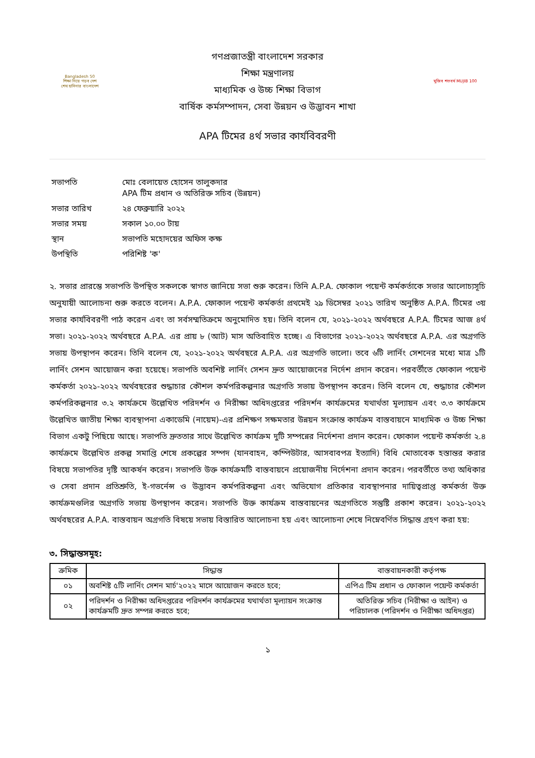Bangladesh 50
শিক্ষা নিয়ে গড়ব দেশ
শেখ হাসিনার বাংলাদেশ
গণপ্রজাতন্ত্রী বাংলাদেশ সরকার
শিক্ষা মন্ত্রণালয়
মাধ্যমিক ও উচ্চ শিক্ষা বিভাগ
বার্ষিক কর্মসম্পাদন, সেবা উন্নয়ন ও উদ্ভাবন শাখা
মুজিব শতবর্ষ MUJIB 100
APA টিমের ৪র্থ সভার কার্যবিবরণী
| সভাপতি | মোঃ বেলায়েত হোসেন তালুকদার APA টিম প্রধান ও অতিরিক্ত সচিব (উন্নয়ন) |
| সভার তারিখ | ২৪ ফেব্রুয়ারি ২০২২ |
| সভার সময় | সকাল ১০.০০ টায় |
| স্থান | সভাপতি মহোদয়ের অফিস কক্ষ |
| উপস্থিতি | পরিশিষ্ট 'ক' |
২. সভার প্রারম্ভে সভাপতি উপস্থিত সকলকে স্বাগত জানিয়ে সভা শুরু করেন। তিনি A.P.A. ফোকাল পয়েন্ট কর্মকর্তাকে সভার আলোচ্যসূচি অনুযায়ী আলোচনা শুরু করতে বলেন। A.P.A. ফোকাল পয়েন্ট কর্মকর্তা প্রথমেই ২৯ ডিসেম্বর ২০২১ তারিখ অনুষ্ঠিত A.P.A. টিমের ৩য় সভার কার্যবিবরণী পাঠ করেন এবং তা সর্বসম্মতিক্রমে অনুমোদিত হয়। তিনি বলেন যে, ২০২১-২০২২ অর্থবছরে A.P.A. টিমের আজ ৪র্থ সভা। ২০২১-২০২২ অর্থবছরে A.P.A. এর প্রায় ৮ (আট) মাস অতিবাহিত হচ্ছে। এ বিভাগের ২০২১-২০২২ অর্থবছরে A.P.A. এর অগ্রগতি সভায় উপস্থাপন করেন। তিনি বলেন যে, ২০২১-২০২২ অর্থবছরে A.P.A. এর অগ্রগতি ভালো। তবে ৬টি লার্নিং সেশনের মধ্যে মাত্র ১টি লার্নিং সেশন আয়োজন করা হয়েছে। সভাপতি অবশিষ্ট লার্নিং সেশন দ্রুত আয়োজনের নির্দেশ প্রদান করেন। পরবর্তীতে ফোকাল পয়েন্ট কর্মকর্তা ২০২১-২০২২ অর্থবছরের শুদ্ধাচার কৌশল কর্মপরিকল্পনার অগ্রগতি সভায় উপস্থাপন করেন। তিনি বলেন যে, শুদ্ধাচার কৌশল কর্মপরিকল্পনার ৩.২ কার্যক্রমে উল্লেখিত পরিদর্শন ও নিরীক্ষা অধিদপ্তরের পরিদর্শন কার্যক্রমের যথার্থতা মূল্যায়ন এবং ৩.৩ কার্যক্রমে উল্লেখিত জাতীয় শিক্ষা ব্যবস্থাপনা একাডেমি (নায়েম)-এর প্রশিক্ষণ সক্ষমতার উন্নয়ন সংক্রান্ত কার্যক্রম বাস্তবায়নে মাধ্যমিক ও উচ্চ শিক্ষা বিভাগ একটু পিছিয়ে আছে। সভাপতি দ্রুততার সাথে উল্লেখিত কার্যক্রম দুটি সম্পন্নের নির্দেশনা প্রদান করেন। ফোকাল পয়েন্ট কর্মকর্তা ২.৪ কার্যক্রমে উল্লেখিত প্রকল্প সমাপ্তি শেষে প্রকল্পের সম্পদ (যানবাহন, কম্পিউটার, আসবাবপত্র ইত্যাদি) বিধি মোতাবেক হস্তান্তর করার বিষয়ে সভাপতির দৃষ্টি আকর্ষন করেন। সভাপতি উক্ত কার্যক্রমটি বাস্তবায়নে প্রয়োজনীয় নির্দেশনা প্রদান করেন। পরবর্তীতে তথ্য অধিকার ও সেবা প্রদান প্রতিশ্রুতি, ই-গভর্নেন্স ও উদ্ভাবন কর্মপরিকল্পনা এবং অভিযোগ প্রতিকার ব্যবস্থাপনার দায়িত্বপ্রাপ্ত কর্মকর্তা উক্ত কার্যক্রমগুলির অগ্রগতি সভায় উপস্থাপন করেন। সভাপতি উক্ত কার্যক্রম বাস্তবায়নের অগ্রগতিতে সন্তুষ্টি প্রকাশ করেন। ২০২১-২০২২ অর্থবছরের A.P.A. বাস্তবায়ন অগ্রগতি বিষয়ে সভায় বিস্তারিত আলোচনা হয় এবং আলোচনা শেষে নিম্নেবর্ণিত সিদ্ধান্ত গ্রহণ করা হয়:
৩. সিদ্ধান্তসমূহ:
| ক্রমিক | সিদ্ধান্ত | বাস্তবায়নকারী কর্তৃপক্ষ |
| --- | --- | --- |
| ০১ | অবশিষ্ট ৫টি লার্নিং সেশন মার্চ'২০২২ মাসে আয়োজন করতে হবে; | এপিএ টিম প্রধান ও ফোকাল পয়েন্ট কর্মকর্তা |
| ০২ | পরিদর্শন ও নিরীক্ষা অধিদপ্তরের পরিদর্শন কার্যক্রমের যথার্থতা মূল্যায়ন সংক্রান্ত কার্যক্রমটি দ্রুত সম্পন্ন করতে হবে; | অতিরিক্ত সচিব (নিরীক্ষা ও আইন) ও পরিচালক (পরিদর্শন ও নিরীক্ষা অধিদপ্তর) |
১